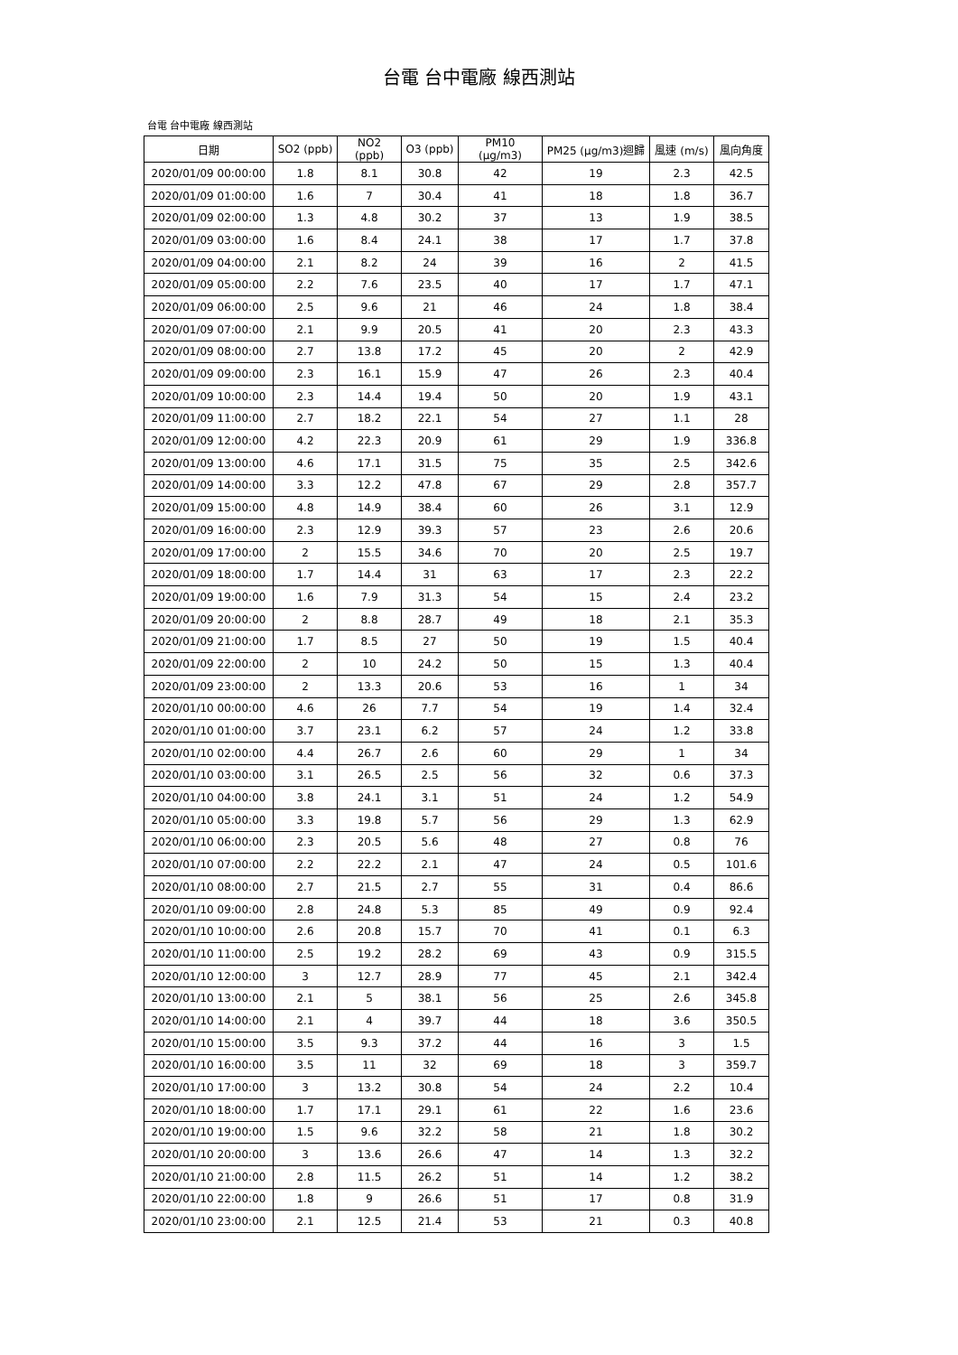台電 台中電廠 線西測站
台電 台中電廠 線西測站
| 日期 | SO2 (ppb) | NO2 (ppb) | O3 (ppb) | PM10 (μg/m3) | PM25 (μg/m3)迴歸 | 風速 (m/s) | 風向角度 |
| --- | --- | --- | --- | --- | --- | --- | --- |
| 2020/01/09 00:00:00 | 1.8 | 8.1 | 30.8 | 42 | 19 | 2.3 | 42.5 |
| 2020/01/09 01:00:00 | 1.6 | 7 | 30.4 | 41 | 18 | 1.8 | 36.7 |
| 2020/01/09 02:00:00 | 1.3 | 4.8 | 30.2 | 37 | 13 | 1.9 | 38.5 |
| 2020/01/09 03:00:00 | 1.6 | 8.4 | 24.1 | 38 | 17 | 1.7 | 37.8 |
| 2020/01/09 04:00:00 | 2.1 | 8.2 | 24 | 39 | 16 | 2 | 41.5 |
| 2020/01/09 05:00:00 | 2.2 | 7.6 | 23.5 | 40 | 17 | 1.7 | 47.1 |
| 2020/01/09 06:00:00 | 2.5 | 9.6 | 21 | 46 | 24 | 1.8 | 38.4 |
| 2020/01/09 07:00:00 | 2.1 | 9.9 | 20.5 | 41 | 20 | 2.3 | 43.3 |
| 2020/01/09 08:00:00 | 2.7 | 13.8 | 17.2 | 45 | 20 | 2 | 42.9 |
| 2020/01/09 09:00:00 | 2.3 | 16.1 | 15.9 | 47 | 26 | 2.3 | 40.4 |
| 2020/01/09 10:00:00 | 2.3 | 14.4 | 19.4 | 50 | 20 | 1.9 | 43.1 |
| 2020/01/09 11:00:00 | 2.7 | 18.2 | 22.1 | 54 | 27 | 1.1 | 28 |
| 2020/01/09 12:00:00 | 4.2 | 22.3 | 20.9 | 61 | 29 | 1.9 | 336.8 |
| 2020/01/09 13:00:00 | 4.6 | 17.1 | 31.5 | 75 | 35 | 2.5 | 342.6 |
| 2020/01/09 14:00:00 | 3.3 | 12.2 | 47.8 | 67 | 29 | 2.8 | 357.7 |
| 2020/01/09 15:00:00 | 4.8 | 14.9 | 38.4 | 60 | 26 | 3.1 | 12.9 |
| 2020/01/09 16:00:00 | 2.3 | 12.9 | 39.3 | 57 | 23 | 2.6 | 20.6 |
| 2020/01/09 17:00:00 | 2 | 15.5 | 34.6 | 70 | 20 | 2.5 | 19.7 |
| 2020/01/09 18:00:00 | 1.7 | 14.4 | 31 | 63 | 17 | 2.3 | 22.2 |
| 2020/01/09 19:00:00 | 1.6 | 7.9 | 31.3 | 54 | 15 | 2.4 | 23.2 |
| 2020/01/09 20:00:00 | 2 | 8.8 | 28.7 | 49 | 18 | 2.1 | 35.3 |
| 2020/01/09 21:00:00 | 1.7 | 8.5 | 27 | 50 | 19 | 1.5 | 40.4 |
| 2020/01/09 22:00:00 | 2 | 10 | 24.2 | 50 | 15 | 1.3 | 40.4 |
| 2020/01/09 23:00:00 | 2 | 13.3 | 20.6 | 53 | 16 | 1 | 34 |
| 2020/01/10 00:00:00 | 4.6 | 26 | 7.7 | 54 | 19 | 1.4 | 32.4 |
| 2020/01/10 01:00:00 | 3.7 | 23.1 | 6.2 | 57 | 24 | 1.2 | 33.8 |
| 2020/01/10 02:00:00 | 4.4 | 26.7 | 2.6 | 60 | 29 | 1 | 34 |
| 2020/01/10 03:00:00 | 3.1 | 26.5 | 2.5 | 56 | 32 | 0.6 | 37.3 |
| 2020/01/10 04:00:00 | 3.8 | 24.1 | 3.1 | 51 | 24 | 1.2 | 54.9 |
| 2020/01/10 05:00:00 | 3.3 | 19.8 | 5.7 | 56 | 29 | 1.3 | 62.9 |
| 2020/01/10 06:00:00 | 2.3 | 20.5 | 5.6 | 48 | 27 | 0.8 | 76 |
| 2020/01/10 07:00:00 | 2.2 | 22.2 | 2.1 | 47 | 24 | 0.5 | 101.6 |
| 2020/01/10 08:00:00 | 2.7 | 21.5 | 2.7 | 55 | 31 | 0.4 | 86.6 |
| 2020/01/10 09:00:00 | 2.8 | 24.8 | 5.3 | 85 | 49 | 0.9 | 92.4 |
| 2020/01/10 10:00:00 | 2.6 | 20.8 | 15.7 | 70 | 41 | 0.1 | 6.3 |
| 2020/01/10 11:00:00 | 2.5 | 19.2 | 28.2 | 69 | 43 | 0.9 | 315.5 |
| 2020/01/10 12:00:00 | 3 | 12.7 | 28.9 | 77 | 45 | 2.1 | 342.4 |
| 2020/01/10 13:00:00 | 2.1 | 5 | 38.1 | 56 | 25 | 2.6 | 345.8 |
| 2020/01/10 14:00:00 | 2.1 | 4 | 39.7 | 44 | 18 | 3.6 | 350.5 |
| 2020/01/10 15:00:00 | 3.5 | 9.3 | 37.2 | 44 | 16 | 3 | 1.5 |
| 2020/01/10 16:00:00 | 3.5 | 11 | 32 | 69 | 18 | 3 | 359.7 |
| 2020/01/10 17:00:00 | 3 | 13.2 | 30.8 | 54 | 24 | 2.2 | 10.4 |
| 2020/01/10 18:00:00 | 1.7 | 17.1 | 29.1 | 61 | 22 | 1.6 | 23.6 |
| 2020/01/10 19:00:00 | 1.5 | 9.6 | 32.2 | 58 | 21 | 1.8 | 30.2 |
| 2020/01/10 20:00:00 | 3 | 13.6 | 26.6 | 47 | 14 | 1.3 | 32.2 |
| 2020/01/10 21:00:00 | 2.8 | 11.5 | 26.2 | 51 | 14 | 1.2 | 38.2 |
| 2020/01/10 22:00:00 | 1.8 | 9 | 26.6 | 51 | 17 | 0.8 | 31.9 |
| 2020/01/10 23:00:00 | 2.1 | 12.5 | 21.4 | 53 | 21 | 0.3 | 40.8 |